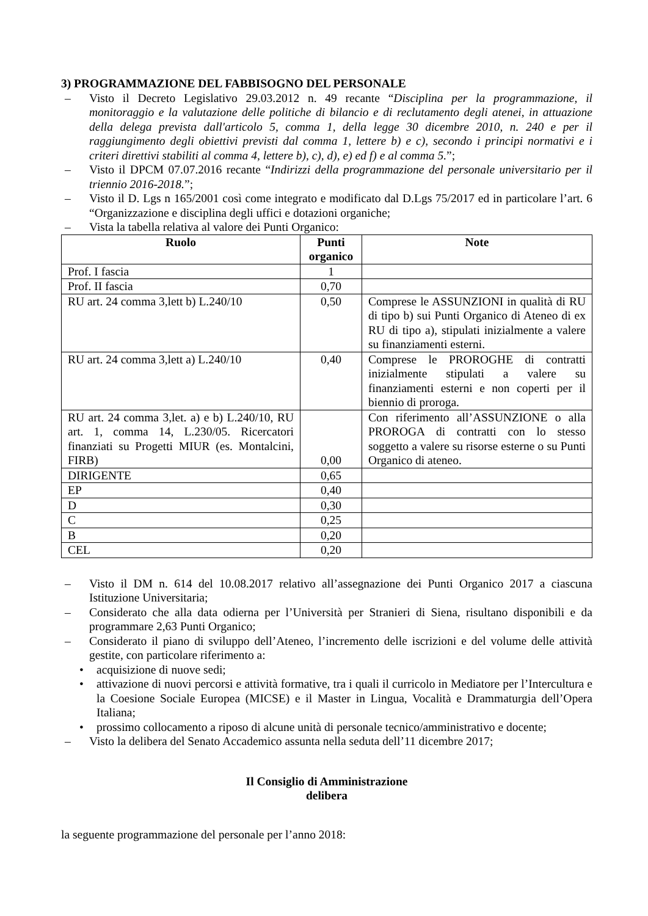3) PROGRAMMAZIONE DEL FABBISOGNO DEL PERSONALE
– Visto il Decreto Legislativo 29.03.2012 n. 49 recante “Disciplina per la programmazione, il monitoraggio e la valutazione delle politiche di bilancio e di reclutamento degli atenei, in attuazione della delega prevista dall'articolo 5, comma 1, della legge 30 dicembre 2010, n. 240 e per il raggiungimento degli obiettivi previsti dal comma 1, lettere b) e c), secondo i principi normativi e i criteri direttivi stabiliti al comma 4, lettere b), c), d), e) ed f) e al comma 5.”;
– Visto il DPCM 07.07.2016 recante “Indirizzi della programmazione del personale universitario per il triennio 2016-2018.”;
– Visto il D. Lgs n 165/2001 così come integrato e modificato dal D.Lgs 75/2017 ed in particolare l’art. 6 “Organizzazione e disciplina degli uffici e dotazioni organiche;
– Vista la tabella relativa al valore dei Punti Organico:
| Ruolo | Punti organico | Note |
| --- | --- | --- |
| Prof. I fascia | 1 | |
| Prof. II fascia | 0,70 | |
| RU art. 24 comma 3,lett b) L.240/10 | 0,50 | Comprese le ASSUNZIONI in qualità di RU di tipo b) sui Punti Organico di Ateneo di ex RU di tipo a), stipulati inizialmente a valere su finanziamenti esterni. |
| RU art. 24 comma 3,lett a) L.240/10 | 0,40 | Comprese le PROROGHE di contratti inizialmente stipulati a valere su finanziamenti esterni e non coperti per il biennio di proroga. |
| RU art. 24 comma 3,let. a) e b) L.240/10, RU art. 1, comma 14, L.230/05. Ricercatori finanziati su Progetti MIUR (es. Montalcini, FIRB) | 0,00 | Con riferimento all’ASSUNZIONE o alla PROROGA di contratti con lo stesso soggetto a valere su risorse esterne o su Punti Organico di ateneo. |
| DIRIGENTE | 0,65 | |
| EP | 0,40 | |
| D | 0,30 | |
| C | 0,25 | |
| B | 0,20 | |
| CEL | 0,20 | |
– Visto il DM n. 614 del 10.08.2017 relativo all’assegnazione dei Punti Organico 2017 a ciascuna Istituzione Universitaria;
– Considerato che alla data odierna per l’Università per Stranieri di Siena, risultano disponibili e da programmare 2,63 Punti Organico;
– Considerato il piano di sviluppo dell’Ateneo, l’incremento delle iscrizioni e del volume delle attività gestite, con particolare riferimento a:
• acquisizione di nuove sedi;
• attivazione di nuovi percorsi e attività formative, tra i quali il curricolo in Mediatore per l’Intercultura e la Coesione Sociale Europea (MICSE) e il Master in Lingua, Vocalità e Drammaturgia dell’Opera Italiana;
• prossimo collocamento a riposo di alcune unità di personale tecnico/amministrativo e docente;
– Visto la delibera del Senato Accademico assunta nella seduta dell’11 dicembre 2017;
Il Consiglio di Amministrazione
delibera
la seguente programmazione del personale per l’anno 2018: